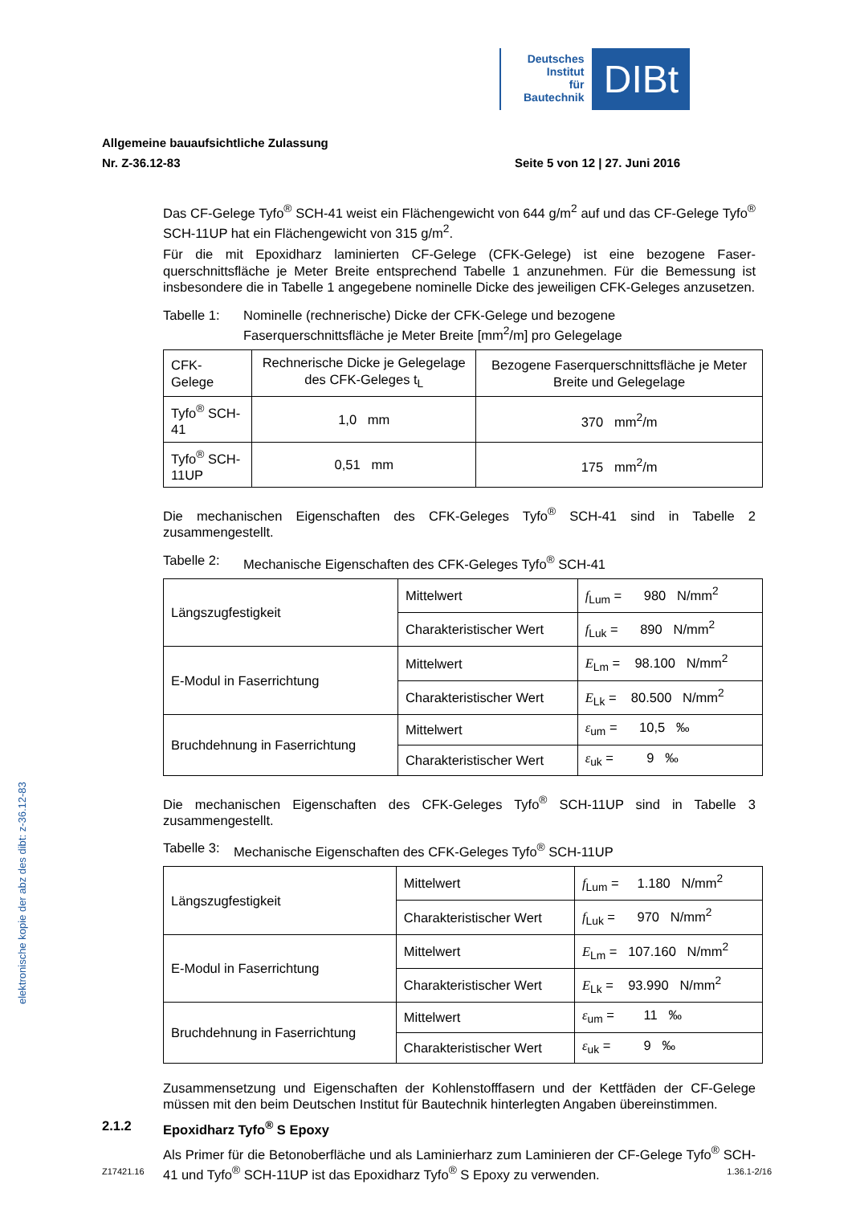Deutsches
Institut
für
Bautechnik
DIBt
Allgemeine bauaufsichtliche Zulassung
Nr. Z-36.12-83 Seite 5 von 12 | 27. Juni 2016
Das CF-Gelege Tyfo<sup>®</sup> SCH-41 weist ein Flächengewicht von 644 g/m<sup>2</sup> auf und das CF-Gelege Tyfo<sup>®</sup> SCH-11UP hat ein Flächengewicht von 315 g/m<sup>2</sup>.
Für die mit Epoxidharz laminierten CF-Gelege (CFK-Gelege) ist eine bezogene Faser­querschnittsfläche je Meter Breite entsprechend Tabelle 1 anzunehmen. Für die Bemessung ist insbesondere die in Tabelle 1 angegebene nominelle Dicke des jeweiligen CFK-Geleges anzusetzen.
Tabelle 1: Nominelle (rechnerische) Dicke der CFK-Gelege und bezogene Faserquerschnittsfläche je Meter Breite [mm<sup>2</sup>/m] pro Gelegelage
| CFK-Gelege | Rechnerische Dicke je Gelegelage des CFK-Geleges t<sub>L</sub> | Bezogene Faserquerschnittsfläche je Meter Breite und Gelegelage |
| Tyfo<sup>®</sup> SCH-41 | 1,0 mm | 370 mm<sup>2</sup>/m |
| Tyfo<sup>®</sup> SCH-11UP | 0,51 mm | 175 mm<sup>2</sup>/m |
Die mechanischen Eigenschaften des CFK-Geleges Tyfo<sup>®</sup> SCH-41 sind in Tabelle 2 zusammengestellt.
Tabelle 2: Mechanische Eigenschaften des CFK-Geleges Tyfo<sup>®</sup> SCH-41
| Längszugfestigkeit | Mittelwert | f<sub>Lum</sub> = 980 N/mm<sup>2</sup> |
| | Charakteristischer Wert | f<sub>Luk</sub> = 890 N/mm<sup>2</sup> |
| E-Modul in Faserrichtung | Mittelwert | E<sub>Lm</sub> = 98.100 N/mm<sup>2</sup> |
| | Charakteristischer Wert | E<sub>Lk</sub> = 80.500 N/mm<sup>2</sup> |
| Bruchdehnung in Faserrichtung | Mittelwert | ε<sub>um</sub> = 10,5 ‰ |
| | Charakteristischer Wert | ε<sub>uk</sub> = 9 ‰ |
Die mechanischen Eigenschaften des CFK-Geleges Tyfo<sup>®</sup> SCH-11UP sind in Tabelle 3 zusammengestellt.
Tabelle 3: Mechanische Eigenschaften des CFK-Geleges Tyfo<sup>®</sup> SCH-11UP
| Längszugfestigkeit | Mittelwert | f<sub>Lum</sub> = 1.180 N/mm<sup>2</sup> |
| | Charakteristischer Wert | f<sub>Luk</sub> = 970 N/mm<sup>2</sup> |
| E-Modul in Faserrichtung | Mittelwert | E<sub>Lm</sub> = 107.160 N/mm<sup>2</sup> |
| | Charakteristischer Wert | E<sub>Lk</sub> = 93.990 N/mm<sup>2</sup> |
| Bruchdehnung in Faserrichtung | Mittelwert | ε<sub>um</sub> = 11 ‰ |
| | Charakteristischer Wert | ε<sub>uk</sub> = 9 ‰ |
Zusammensetzung und Eigenschaften der Kohlenstofffasern und der Kettfäden der CF-Gelege müssen mit den beim Deutschen Institut für Bautechnik hinterlegten Angaben übereinstimmen.
2.1.2 Epoxidharz Tyfo<sup>®</sup> S Epoxy
Als Primer für die Betonoberfläche und als Laminierharz zum Laminieren der CF-Gelege Tyfo<sup>®</sup> SCH-41 und Tyfo<sup>®</sup> SCH-11UP ist das Epoxidharz Tyfo<sup>®</sup> S Epoxy zu verwenden.
elektronische kopie der abz des dibt: z-36.12-83
Z17421.16 1.36.1-2/16